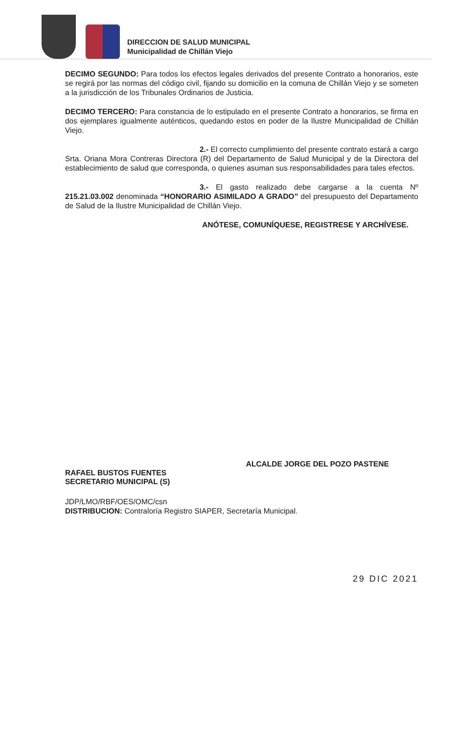DIRECCION DE SALUD MUNICIPAL
Municipalidad de Chillán Viejo
DECIMO SEGUNDO: Para todos los efectos legales derivados del presente Contrato a honorarios, este se regirá por las normas del código civil, fijando su domicilio en la comuna de Chillán Viejo y se someten a la jurisdicción de los Tribunales Ordinarios de Justicia.
DECIMO TERCERO: Para constancia de lo estipulado en el presente Contrato a honorarios, se firma en dos ejemplares igualmente auténticos, quedando estos en poder de la Ilustre Municipalidad de Chillán Viejo.
2.- El correcto cumplimiento del presente contrato estará a cargo Srta. Oriana Mora Contreras Directora (R) del Departamento de Salud Municipal y de la Directora del establecimiento de salud que corresponda, o quienes asuman sus responsabilidades para tales efectos.
3.- El gasto realizado debe cargarse a la cuenta Nº 215.21.03.002 denominada “HONORARIO ASIMILADO A GRADO” del presupuesto del Departamento de Salud de la Ilustre Municipalidad de Chillán Viejo.
ANÓTESE, COMUNÍQUESE, REGISTRESE Y ARCHÍVESE.
RAFAEL BUSTOS FUENTES
SECRETARIO MUNICIPAL (S)
ALCALDE JORGE DEL POZO PASTENE
JDP/LMO/RBF/OES/OMC/csn
DISTRIBUCION: Contraloría Registro SIAPER, Secretaría Municipal.
29 DIC 2021